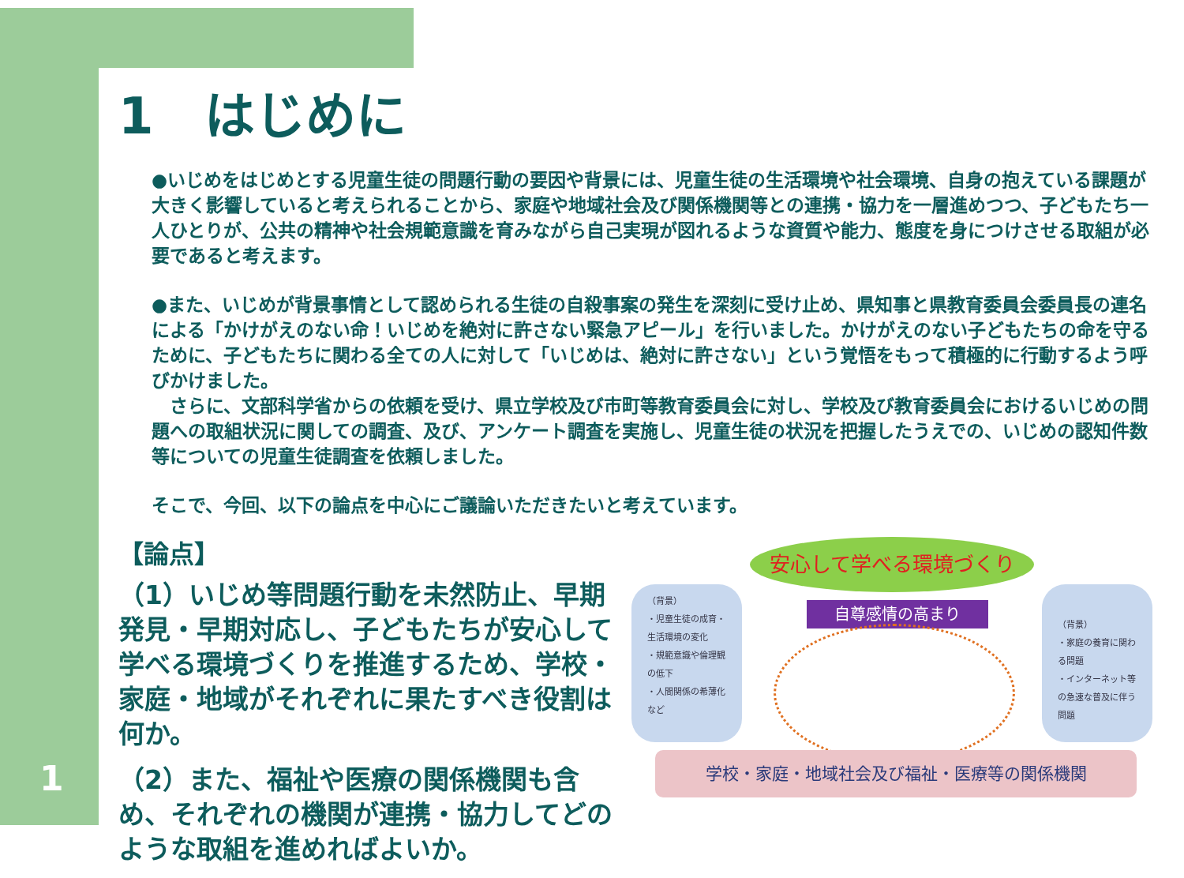1　はじめに
●いじめをはじめとする児童生徒の問題行動の要因や背景には、児童生徒の生活環境や社会環境、自身の抱えている課題が大きく影響していると考えられることから、家庭や地域社会及び関係機関等との連携・協力を一層進めつつ、子どもたち一人ひとりが、公共の精神や社会規範意識を育みながら自己実現が図れるような資質や能力、態度を身につけさせる取組が必要であると考えます。
●また、いじめが背景事情として認められる生徒の自殺事案の発生を深刻に受け止め、県知事と県教育委員会委員長の連名による「かけがえのない命！いじめを絶対に許さない緊急アピール」を行いました。かけがえのない子どもたちの命を守るために、子どもたちに関わる全ての人に対して「いじめは、絶対に許さない」という覚悟をもって積極的に行動するよう呼びかけました。
　さらに、文部科学省からの依頼を受け、県立学校及び市町等教育委員会に対し、学校及び教育委員会におけるいじめの問題への取組状況に関しての調査、及び、アンケート調査を実施し、児童生徒の状況を把握したうえでの、いじめの認知件数等についての児童生徒調査を依頼しました。
そこで、今回、以下の論点を中心にご議論いただきたいと考えています。
【論点】
（1）いじめ等問題行動を未然防止、早期発見・早期対応し、子どもたちが安心して学べる環境づくりを推進するため、学校・家庭・地域がそれぞれに果たすべき役割は何か。
（2）また、福祉や医療の関係機関も含め、それぞれの機関が連携・協力してどのような取組を進めればよいか。
安心して学べる環境づくり
（背景）
・児童生徒の成育・生活環境の変化
・規範意識や倫理観の低下
・人間関係の希薄化　など
（背景）
・家庭の養育に関わる問題
・インターネット等の急速な普及に伴う問題
自尊感情の高まり
学校・家庭・地域社会及び福祉・医療等の関係機関
1